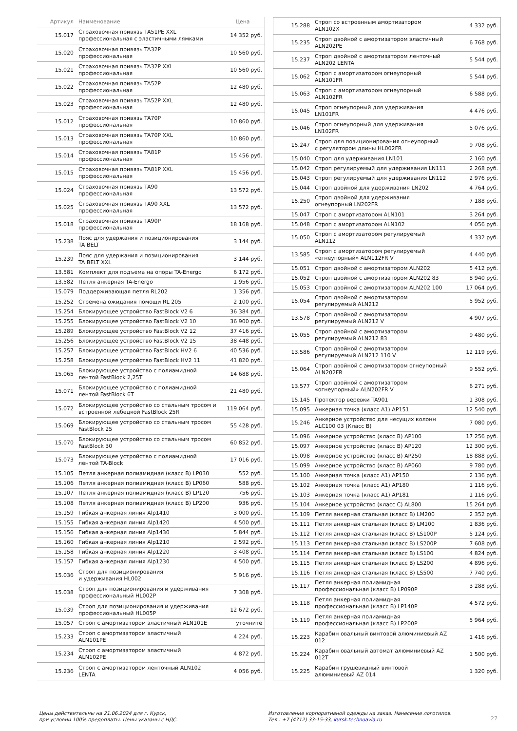| Артикул | Наименование | Цена |
| --- | --- | --- |
| 15.017 | Страховочная привязь TA51PE XXL профессиональная с эластичными лямками | 14 352 руб. |
| 15.020 | Страховочная привязь TA32P профессиональная | 10 560 руб. |
| 15.021 | Страховочная привязь TA32P XXL профессиональная | 10 560 руб. |
| 15.022 | Страховочная привязь TA52P профессиональная | 12 480 руб. |
| 15.023 | Страховочная привязь TA52P XXL профессиональная | 12 480 руб. |
| 15.012 | Страховочная привязь TA70P профессиональная | 10 860 руб. |
| 15.013 | Страховочная привязь TA70P XXL профессиональная | 10 860 руб. |
| 15.014 | Страховочная привязь TA81P профессиональная | 15 456 руб. |
| 15.015 | Страховочная привязь TA81P XXL профессиональная | 15 456 руб. |
| 15.024 | Страховочная привязь TA90 профессиональная | 13 572 руб. |
| 15.025 | Страховочная привязь TA90 XXL профессиональная | 13 572 руб. |
| 15.018 | Страховочная привязь TA90P профессиональная | 18 168 руб. |
| 15.238 | Пояс для удержания и позиционирования TA BELT | 3 144 руб. |
| 15.239 | Пояс для удержания и позиционирования TA BELT XXL | 3 144 руб. |
| 13.581 | Комплект для подъема на опоры TA-Energo | 6 172 руб. |
| 13.582 | Петля анкерная TA-Energo | 1 956 руб. |
| 15.079 | Поддерживающая петля RL202 | 1 356 руб. |
| 15.252 | Стремена ожидания помощи RL 205 | 2 100 руб. |
| 15.254 | Блокирующее устройство FastBlock V2 6 | 36 384 руб. |
| 15.255 | Блокирующее устройство FastBlock V2 10 | 36 900 руб. |
| 15.289 | Блокирующее устройство FastBlock V2 12 | 37 416 руб. |
| 15.256 | Блокирующее устройство FastBlock V2 15 | 38 448 руб. |
| 15.257 | Блокирующее устройство FastBlock HV2 6 | 40 536 руб. |
| 15.258 | Блокирующее устройство FastBlock HV2 11 | 41 820 руб. |
| 15.065 | Блокирующее устройство с полиамидной лентой FastBlock 2,25T | 14 688 руб. |
| 15.071 | Блокирующее устройство с полиамидной лентой FastBlock 6T | 21 480 руб. |
| 15.072 | Блокирующее устройство со стальным тросом и встроенной лебедкой FastBlock 25R | 119 064 руб. |
| 15.069 | Блокирующее устройство со стальным тросом FastBlock 25 | 55 428 руб. |
| 15.070 | Блокирующее устройство со стальным тросом FastBlock 30 | 60 852 руб. |
| 15.073 | Блокирующее устройство с полиамидной лентой TA-Block | 17 016 руб. |
| 15.105 | Петля анкерная полиамидная (класс В) LP030 | 552 руб. |
| 15.106 | Петля анкерная полиамидная (класс В) LP060 | 588 руб. |
| 15.107 | Петля анкерная полиамидная (класс В) LP120 | 756 руб. |
| 15.108 | Петля анкерная полиамидная (класс В) LP200 | 936 руб. |
| 15.159 | Гибкая анкерная линия Alp1410 | 3 000 руб. |
| 15.155 | Гибкая анкерная линия Alp1420 | 4 500 руб. |
| 15.156 | Гибкая анкерная линия Alp1430 | 5 844 руб. |
| 15.160 | Гибкая анкерная линия Alp1210 | 2 592 руб. |
| 15.158 | Гибкая анкерная линия Alp1220 | 3 408 руб. |
| 15.157 | Гибкая анкерная линия Alp1230 | 4 500 руб. |
| 15.036 | Строп для позиционирования и удерживания HL002 | 5 916 руб. |
| 15.038 | Строп для позиционирования и удерживания профессиональный HL002P | 7 308 руб. |
| 15.039 | Строп для позиционирования и удерживания профессиональный HL005P | 12 672 руб. |
| 15.057 | Строп с амортизатором эластичный ALN101E | уточните |
| 15.233 | Строп с амортизатором эластичный ALN101PE | 4 224 руб. |
| 15.234 | Строп с амортизатором эластичный ALN102PE | 4 872 руб. |
| 15.236 | Строп с амортизатором ленточный ALN102 LENTA | 4 056 руб. |
| 15.288 | Строп со встроенным амортизатором ALN102X | 4 332 руб. |
| 15.235 | Строп двойной с амортизатором эластичный ALN202PE | 6 768 руб. |
| 15.237 | Строп двойной с амортизатором ленточный ALN202 LENTA | 5 544 руб. |
| 15.062 | Строп с амортизатором огнеупорный ALN101FR | 5 544 руб. |
| 15.063 | Строп с амортизатором огнеупорный ALN102FR | 6 588 руб. |
| 15.045 | Строп огнеупорный для удерживания LN101FR | 4 476 руб. |
| 15.046 | Строп огнеупорный для удерживания LN102FR | 5 076 руб. |
| 15.247 | Строп для позиционирования огнеупорный с регулятором длины HL002FR | 9 708 руб. |
| 15.040 | Строп для удерживания LN101 | 2 160 руб. |
| 15.042 | Строп регулируемый для удерживания LN111 | 2 268 руб. |
| 15.043 | Строп регулируемый для удерживания LN112 | 2 976 руб. |
| 15.044 | Строп двойной для удерживания LN202 | 4 764 руб. |
| 15.250 | Строп двойной для удерживания огнеупорный LN202FR | 7 188 руб. |
| 15.047 | Строп с амортизатором ALN101 | 3 264 руб. |
| 15.048 | Строп с амортизатором ALN102 | 4 056 руб. |
| 15.050 | Строп с амортизатором регулируемый ALN112 | 4 332 руб. |
| 13.585 | Строп с амортизатором регулируемый «огнеупорный» ALN112FR V | 4 440 руб. |
| 15.051 | Строп двойной с амортизатором ALN202 | 5 412 руб. |
| 15.052 | Строп двойной с амортизатором ALN202 83 | 8 940 руб. |
| 15.053 | Строп двойной с амортизатором ALN202 100 | 17 064 руб. |
| 15.054 | Строп двойной с амортизатором регулируемый ALN212 | 5 952 руб. |
| 13.578 | Строп двойной с амортизатором регулируемый ALN212 V | 4 907 руб. |
| 15.055 | Строп двойной с амортизатором регулируемый ALN212 83 | 9 480 руб. |
| 13.586 | Строп двойной с амортизатором регулируемый ALN212 110 V | 12 119 руб. |
| 15.064 | Строп двойной с амортизатором огнеупорный ALN202FR | 9 552 руб. |
| 13.577 | Строп двойной с амортизатором «огнеупорный» ALN202FR V | 6 271 руб. |
| 15.145 | Протектор веревки TA901 | 1 308 руб. |
| 15.095 | Анкерная точка (класс А1) AP151 | 12 540 руб. |
| 15.246 | Анкерное устройство для несущих колонн ALC100 03 (Класс B) | 7 080 руб. |
| 15.096 | Анкерное устройство (класс В) AP100 | 17 256 руб. |
| 15.097 | Анкерное устройство (класс В) AP120 | 12 300 руб. |
| 15.098 | Анкерное устройство (класс В) AP250 | 18 888 руб. |
| 15.099 | Анкерное устройство (класс В) AP060 | 9 780 руб. |
| 15.100 | Анкерная точка (класс А1) AP150 | 2 136 руб. |
| 15.102 | Анкерная точка (класс А1) AP180 | 1 116 руб. |
| 15.103 | Анкерная точка (класс А1) AP181 | 1 116 руб. |
| 15.104 | Анкерное устройство (класс С) AL800 | 15 264 руб. |
| 15.109 | Петля анкерная стальная (класс В) LM200 | 2 352 руб. |
| 15.111 | Петля анкерная стальная (класс В) LM100 | 1 836 руб. |
| 15.112 | Петля анкерная стальная (класс В) LS100P | 5 124 руб. |
| 15.113 | Петля анкерная стальная (класс В) LS200P | 7 608 руб. |
| 15.114 | Петля анкерная стальная (класс В) LS100 | 4 824 руб. |
| 15.115 | Петля анкерная стальная (класс В) LS200 | 4 896 руб. |
| 15.116 | Петля анкерная стальная (класс В) LS500 | 7 740 руб. |
| 15.117 | Петля анкерная полиамидная профессиональная (класс В) LP090P | 3 288 руб. |
| 15.118 | Петля анкерная полиамидная профессиональная (класс В) LP140P | 4 572 руб. |
| 15.119 | Петля анкерная полиамидная профессиональная (класс В) LP200P | 5 964 руб. |
| 15.223 | Карабин овальный винтовой алюминиевый AZ 012 | 1 416 руб. |
| 15.224 | Карабин овальный автомат алюминиевый AZ 012T | 1 500 руб. |
| 15.225 | Карабин грушевидный винтовой алюминиевый AZ 014 | 1 320 руб. |
Цены действительны на 21.06.2024 для г. Курск,
при условии 100% предоплаты. Цены указаны с НДС.
Изготовление корпоративной одежды на заказ. Нанесение логотипов.
Тел.: +7 (4712) 33-15-33, kursk.technoavia.ru
27